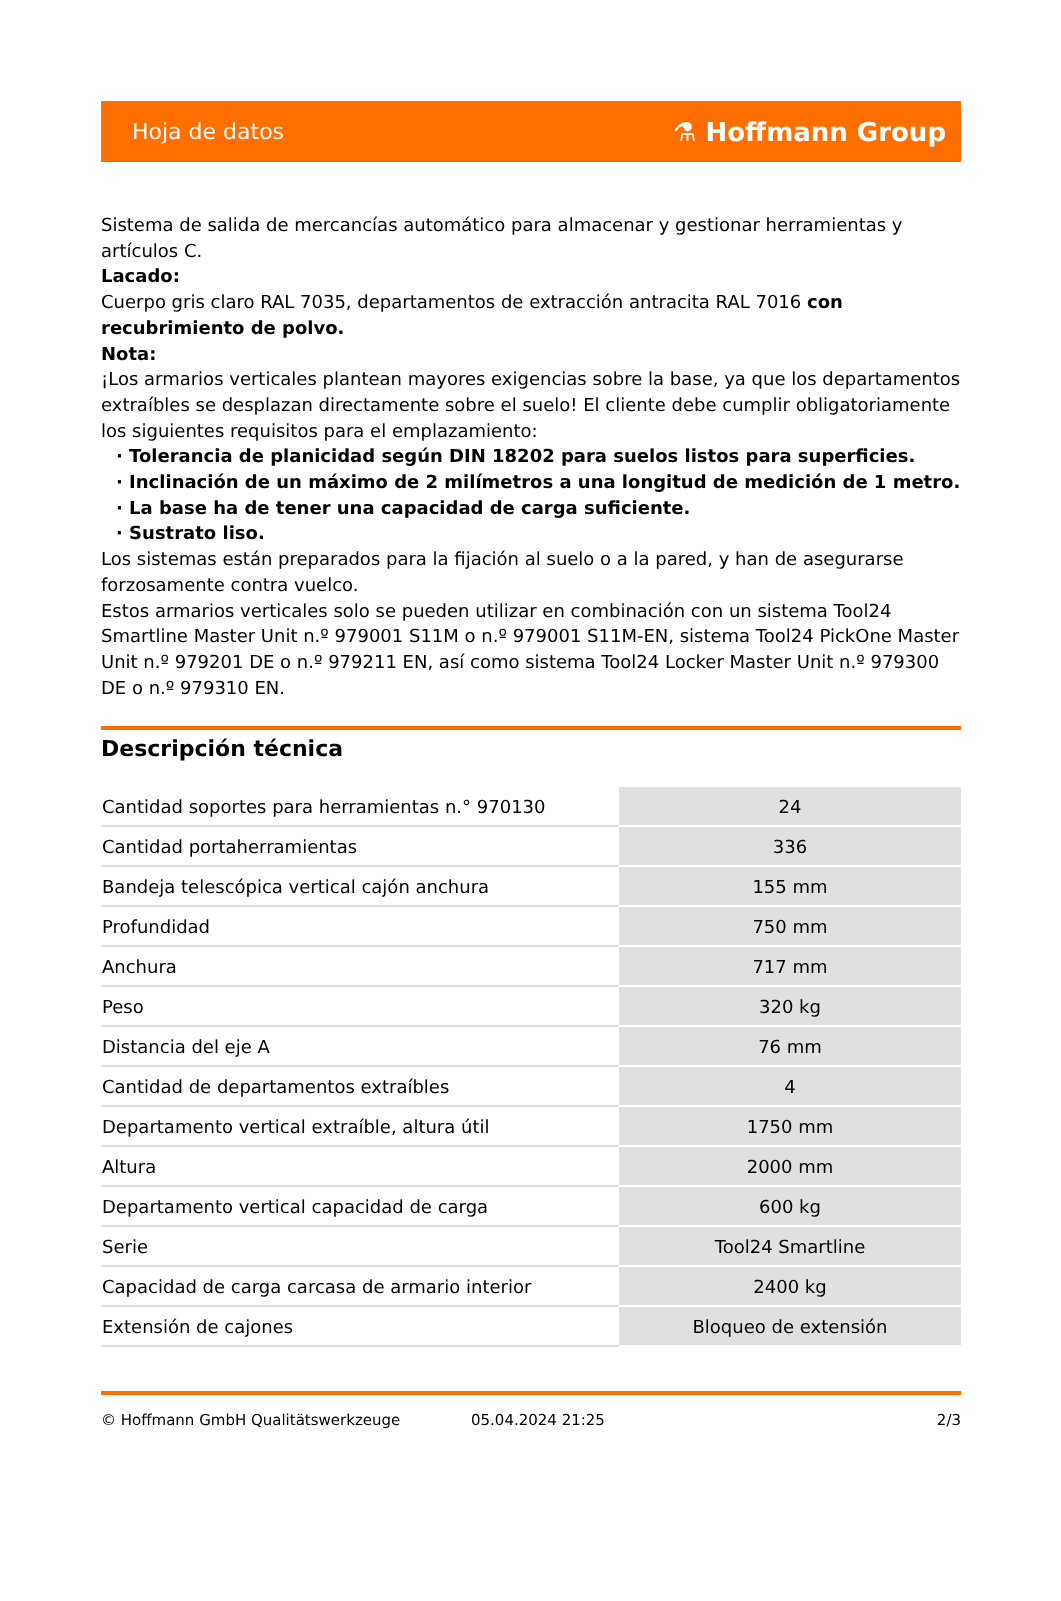Hoja de datos ⚗ Hoffmann Group
Sistema de salida de mercancías automático para almacenar y gestionar herramientas y artículos C.
Lacado:
Cuerpo gris claro RAL 7035, departamentos de extracción antracita RAL 7016 con recubrimiento de polvo.
Nota:
¡Los armarios verticales plantean mayores exigencias sobre la base, ya que los departamentos extraíbles se desplazan directamente sobre el suelo! El cliente debe cumplir obligatoriamente los siguientes requisitos para el emplazamiento:
· Tolerancia de planicidad según DIN 18202 para suelos listos para superficies.
· Inclinación de un máximo de 2 milímetros a una longitud de medición de 1 metro.
· La base ha de tener una capacidad de carga suficiente.
· Sustrato liso.
Los sistemas están preparados para la fijación al suelo o a la pared, y han de asegurarse forzosamente contra vuelco.
Estos armarios verticales solo se pueden utilizar en combinación con un sistema Tool24 Smartline Master Unit n.º 979001 S11M o n.º 979001 S11M-EN, sistema Tool24 PickOne Master Unit n.º 979201 DE o n.º 979211 EN, así como sistema Tool24 Locker Master Unit n.º 979300 DE o n.º 979310 EN.
Descripción técnica
| Cantidad soportes para herramientas n.° 970130 | 24 |
| Cantidad portaherramientas | 336 |
| Bandeja telescópica vertical cajón anchura | 155 mm |
| Profundidad | 750 mm |
| Anchura | 717 mm |
| Peso | 320 kg |
| Distancia del eje A | 76 mm |
| Cantidad de departamentos extraíbles | 4 |
| Departamento vertical extraíble, altura útil | 1750 mm |
| Altura | 2000 mm |
| Departamento vertical capacidad de carga | 600 kg |
| Serie | Tool24 Smartline |
| Capacidad de carga carcasa de armario interior | 2400 kg |
| Extensión de cajones | Bloqueo de extensión |
© Hoffmann GmbH Qualitätswerkzeuge 05.04.2024 21:25 2/3